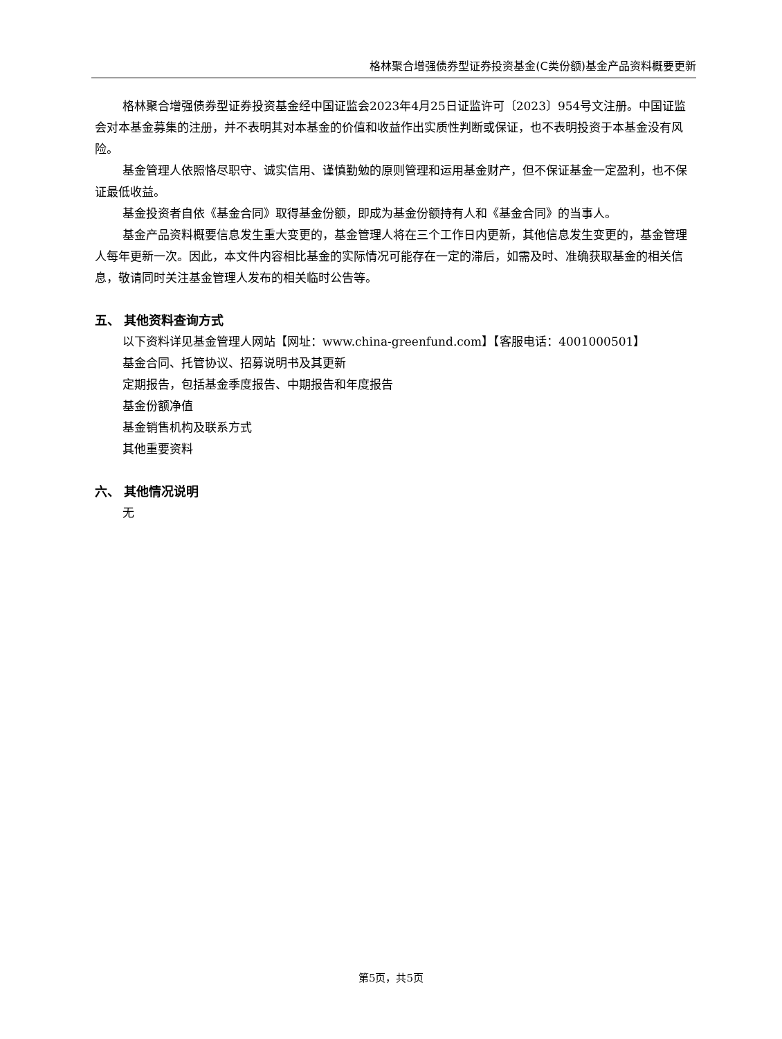格林聚合增强债券型证券投资基金(C类份额)基金产品资料概要更新
格林聚合增强债券型证券投资基金经中国证监会2023年4月25日证监许可〔2023〕954号文注册。中国证监会对本基金募集的注册，并不表明其对本基金的价值和收益作出实质性判断或保证，也不表明投资于本基金没有风险。
基金管理人依照恪尽职守、诚实信用、谨慎勤勉的原则管理和运用基金财产，但不保证基金一定盈利，也不保证最低收益。
基金投资者自依《基金合同》取得基金份额，即成为基金份额持有人和《基金合同》的当事人。
基金产品资料概要信息发生重大变更的，基金管理人将在三个工作日内更新，其他信息发生变更的，基金管理人每年更新一次。因此，本文件内容相比基金的实际情况可能存在一定的滞后，如需及时、准确获取基金的相关信息，敬请同时关注基金管理人发布的相关临时公告等。
五、 其他资料查询方式
以下资料详见基金管理人网站【网址：www.china-greenfund.com】【客服电话：4001000501】
基金合同、托管协议、招募说明书及其更新
定期报告，包括基金季度报告、中期报告和年度报告
基金份额净值
基金销售机构及联系方式
其他重要资料
六、 其他情况说明
无
第5页，共5页